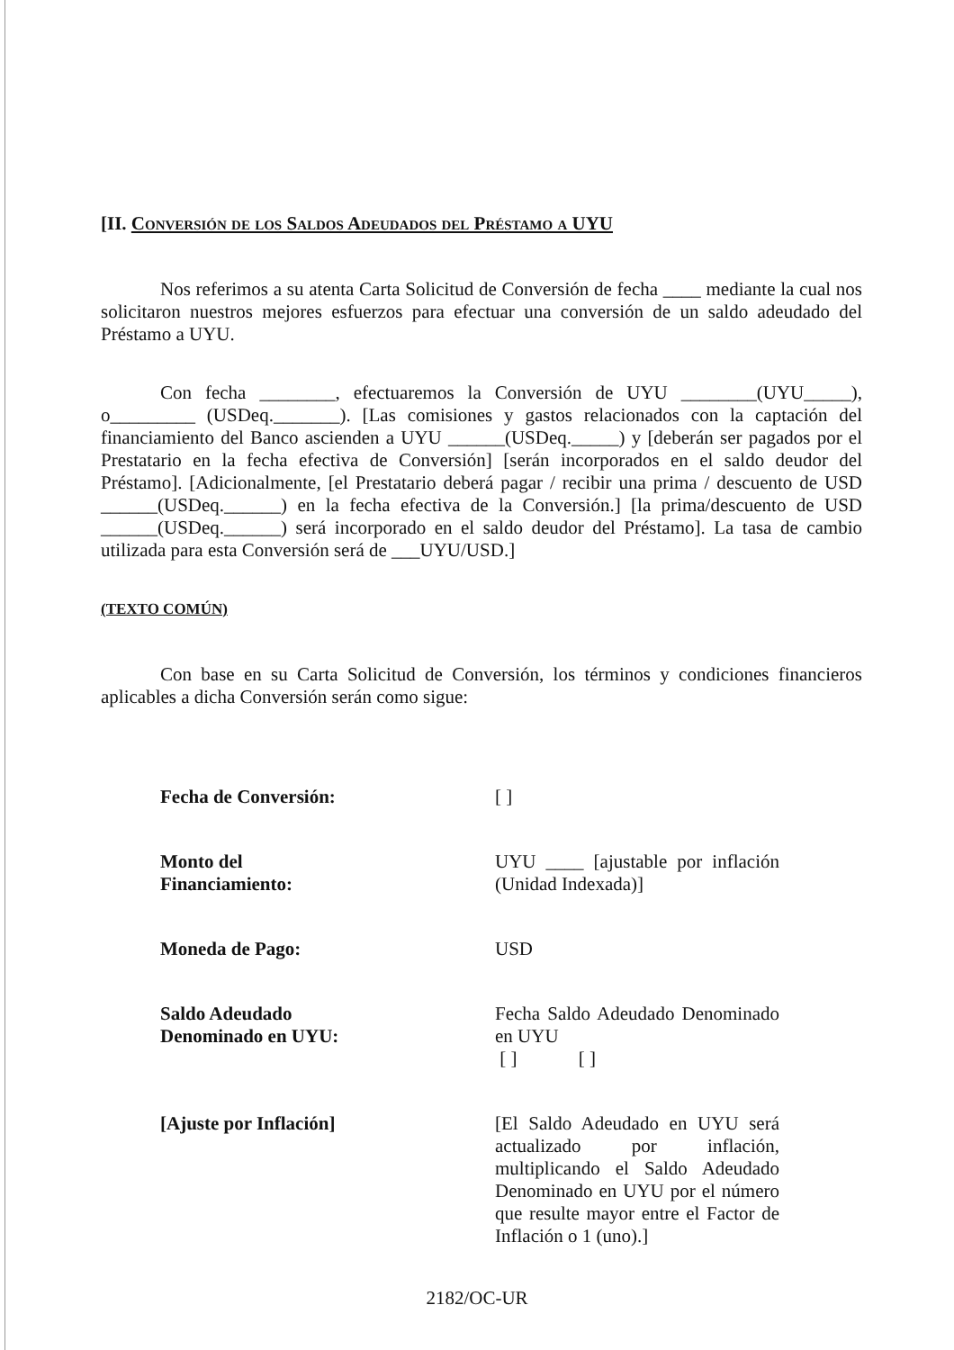[II. Conversión de los Saldos Adeudados del Préstamo a UYU
Nos referimos a su atenta Carta Solicitud de Conversión de fecha ____ mediante la cual nos solicitaron nuestros mejores esfuerzos para efectuar una conversión de un saldo adeudado del Préstamo a UYU.
Con fecha ________, efectuaremos la Conversión de UYU ________(UYU_____), o_________ (USDeq._______). [Las comisiones y gastos relacionados con la captación del financiamiento del Banco ascienden a UYU ______(USDeq._____) y [deberán ser pagados por el Prestatario en la fecha efectiva de Conversión] [serán incorporados en el saldo deudor del Préstamo]. [Adicionalmente, [el Prestatario deberá pagar / recibir una prima / descuento de USD ______(USDeq.______) en la fecha efectiva de la Conversión.] [la prima/descuento de USD ______(USDeq.______) será incorporado en el saldo deudor del Préstamo]. La tasa de cambio utilizada para esta Conversión será de ___UYU/USD.]
(TEXTO COMÚN)
Con base en su Carta Solicitud de Conversión, los términos y condiciones financieros aplicables a dicha Conversión serán como sigue:
| Fecha de Conversión: | [ ] |
| Monto del Financiamiento: | UYU ____ [ajustable por inflación (Unidad Indexada)] |
| Moneda de Pago: | USD |
| Saldo Adeudado Denominado en UYU: | Fecha Saldo Adeudado Denominado en UYU [ ] [ ] |
| [Ajuste por Inflación] | [El Saldo Adeudado en UYU será actualizado por inflación, multiplicando el Saldo Adeudado Denominado en UYU por el número que resulte mayor entre el Factor de Inflación o 1 (uno).] |
2182/OC-UR